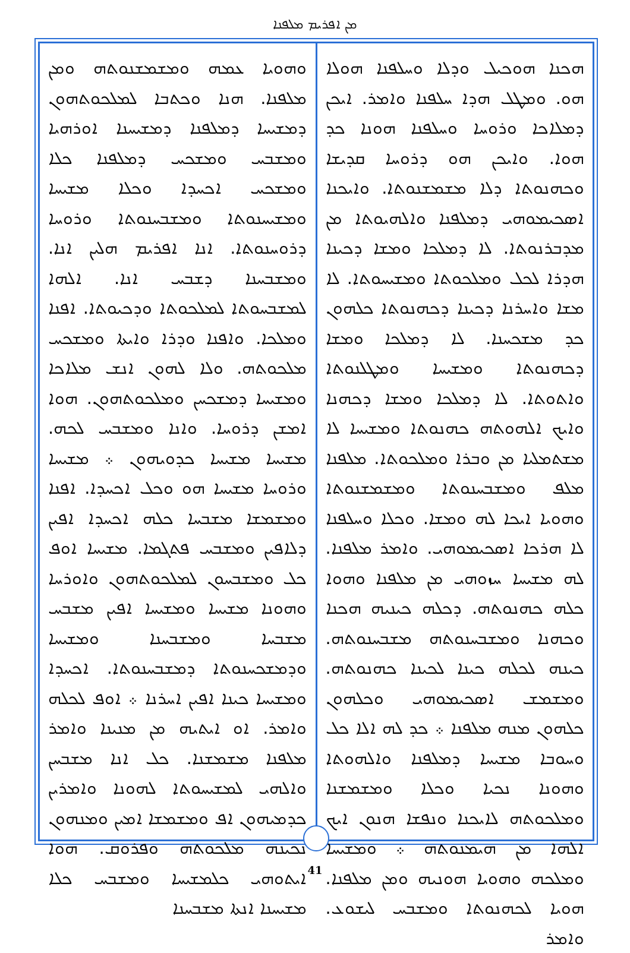ܡܢ ܐܦܪܝܡ ܡܠܦܢܐ
ܗܟܢܐ ܗܘܟܝܠ ܘܕܠܐ ܘܚܠܦܢܐ ܗܘܠܐ ܗܘ. ܘܡܛܠ ܗܕܐ ܚܠܦܢܐ ܘܐܡܪ. ܐܝܟܢ ܕܡܠܐܟܐ ܘܪܘܚܐ ܘܚܠܦܢܐ ܗܘܢܐ ܟܕ ܗܘܐ. ܘܐܝܟܢ ܗܘ ܕܪܘܚܐ ܩܕܝܫܐ ܘܟܗܢܘܬܐ ܕܠܐ ܡܫܡܫܢܘܬܐ. ܘܐܝܟܢܐ ܐܣܟܝܡܘܗܝ ܕܡܠܦܢܐ ܘܐܠܗܝܘܬܐ ܡܢ ܡܕܒܪܢܘܬܐ. ܠܐ ܕܡܠܟܐ ܘܡܫܐ ܕܟܝܢܐ ܗܕܪܐ ܠܟܠ ܘܡܠܟܘܬܐ ܘܡܫܝܚܘܬܐ. ܠܐ ܡܫܐ ܘܐܚܪܢܐ ܕܟܝܢܐ ܕܟܗܢܘܬܐ ܟܠܗܘܢ ܟܕ ܡܫܟܚܢܐ. ܠܐ ܕܡܠܟܐ ܘܡܫܐ ܕܟܗܢܘܬܐ ܘܡܫܝܚܐ ܘܡܛܠܢܘܬܐ ܘܐܬܘܬܐ. ܠܐ ܕܡܠܟܐ ܘܡܫܐ ܕܟܗܢܐ ܘܐܝܟ ܐܠܗܘܬܗ ܟܗܢܘܬܐ ܘܡܫܝܚܐ ܠܐ ܡܫܬܡܠܝܐ ܡܢ ܘܒܪܐ ܘܡܠܟܘܬܐ. ܡܠܦܢܐ ܡܠܦ ܘܡܫܒܚܢܘܬܐ ܘܡܫܡܫܢܘܬܐ ܘܗܘܝܐ ܐܝܟܐ ܠܗ ܘܡܫܐ. ܘܟܠܐ ܘܚܠܦܢܐ ܠܐ ܗܪܟܐ ܐܣܟܝܡܘܗܝ. ܘܐܡܪ ܡܠܦܢܐ. ܠܗ ܡܫܝܚܐ ܚܙܘܗܝ ܡܢ ܡܠܦܢܐ ܘܗܘܐ ܟܠܗ ܟܗܢܘܬܗ. ܕܟܠܗ ܟܝܢܝܗ ܗܟܢܐ ܘܟܗܢܐ ܘܡܫܒܚܢܘܬܗ ܡܫܒܚܢܘܬܗ. ܟܝܢܗ ܠܟܠܗ ܟܝܢܐ ܠܟܝܢܐ ܟܗܢܘܬܗ. ܘܡܫܡܫ ܐܣܟܝܡܘܗܝ ܘܟܠܗܘܢ ܟܠܗܘܢ ܡܢܗ ܡܠܦܢܐ ܀ ܟܕ ܠܗ ܐܠܐ ܟܠ ܘܚܘܒܐ ܡܫܝܚܐ ܕܡܠܦܢܐ ܘܐܠܗܘܬܐ ܘܗܘܢܐ ܢܟܝܐ ܘܟܠܐ ܘܡܫܡܫܢܐ ܘܡܠܟܘܬܗ ܠܐܝܟܢܐ ܘܢܦܫܐ ܗܢܘܢ ܐܝܟ ܐܠܗܐ ܡܢ ܗܝܡܢܘܬܗ ܀ ܘܡܫܝܚܐ ܘܡܠܟܗ ܘܗܘܝܐ ܗܘܢܝܗ ܘܡܢ ܡܠܦܢܐ. ܗܘܝܐ ܠܟܗܢܘܬܐ ܘܡܫܒܚ ܠܝܫܘܥ. ܘܐܡܪ
ܘܗܘܝܐ ܥܡܗ ܘܡܫܡܫܢܘܬܗ ܘܡܢ ܡܠܦܢܐ. ܗܢܐ ܘܟܬܒܐ ܠܡܠܟܘܬܗܘܢ ܕܡܫܝܚܐ ܕܡܠܦܢܐ ܕܡܫܝܚܢܐ ܐܘܪܗܝܐ ܘܡܫܒܚ ܘܡܫܟܚ ܕܡܠܦܢܐ ܟܠܐ ܘܡܫܟܚ ܐܟܚܕܐ ܘܟܠܐ ܡܫܝܚܐ ܘܡܫܝܚܢܘܬܐ ܘܡܫܒܚܢܘܬܐ ܘܪܘܚܐ ܕܪܘܚܢܘܬܐ. ܐܢܐ ܐܦܪܝܡ ܗܠܝܢ ܐܢܐ. ܘܡܫܒܚܢܐ ܕܫܒܚ ܐܢܐ. ܐܠܗܐ ܠܡܫܒܚܘܬܐ ܠܡܠܟܘܬܐ ܘܕܟܝܘܬܐ. ܐܦܢܐ ܘܡܠܟܐ. ܘܐܦܢܐ ܘܕܪܐ ܘܐܝܬܐ ܘܡܫܟܚ ܡܠܟܘܬܗ. ܘܠܐ ܠܗܘܢ ܐܢܫ ܡܠܐܟܐ ܘܡܫܝܚܐ ܕܡܫܟܚܢ ܘܡܠܟܘܬܗܘܢ. ܗܘܐ ܐܡܫܢ ܕܪܘܚܐ. ܘܐܢܐ ܘܡܫܒܚ ܠܟܗ. ܡܫܝܚܐ ܡܫܝܚܐ ܟܕܘܝܗܘܢ ܀ ܡܫܝܚܐ ܘܪܘܚܐ ܡܫܝܚܐ ܗܘ ܘܟܠ ܐܟܚܕܐ. ܐܦܢܐ ܘܡܫܡܫܐ ܡܫܒܚܐ ܟܠܗ ܐܟܚܕܐ ܐܦܝܢ ܕܠܐܦܝܢ ܘܡܫܒܚ ܦܬܓܡܐ. ܡܫܝܚܐ ܐܘܦ ܟܠ ܘܡܫܒܚܘܢ ܠܡܠܟܘܬܗܘܢ ܘܐܘܪܚܐ ܘܗܘܢܐ ܡܫܝܚܐ ܘܡܫܝܚܐ ܐܦܝܢ ܡܫܒܚ ܡܫܒܚܐ ܘܡܫܒܚܢܐ ܘܡܫܝܚܐ ܘܕܡܫܟܚܢܘܬܐ ܕܡܫܒܚܢܘܬܐ. ܐܟܚܕܐ ܘܡܫܝܚܐ ܟܝܢܐ ܐܦܝܢ ܐܚܪܢܐ ܀ ܐܘܦ ܠܟܠܗ ܘܐܡܪ. ܐܘ ܐܝܬܝܗ ܡܢ ܡܢܝܢܐ ܘܐܡܪ ܡܠܦܢܐ ܡܫܡܫܢܐ. ܟܠ ܐܢܐ ܡܫܒܚܢ ܘܐܠܗܝ ܠܡܫܝܚܘܬܐ ܠܗܘܢܐ ܘܐܡܪܝܢ ܟܕܡܝܗܘܢ ܐܦ ܘܡܫܡܫܐ ܐܡܝܢ ܘܡܢܗܘܢ ܢܟܝܢܗ ܡܠܟܘܬܗ ܘܦܪܘܩ. ܗܘܐ ܐܝܬܘܗܝ ܟܠܡܫܝܚܐ ܘܡܫܒܚ ܟܠܐ ܡܫܝܚܢܐ ܐܢܬܐ ܡܫܒܚܢܐ
41